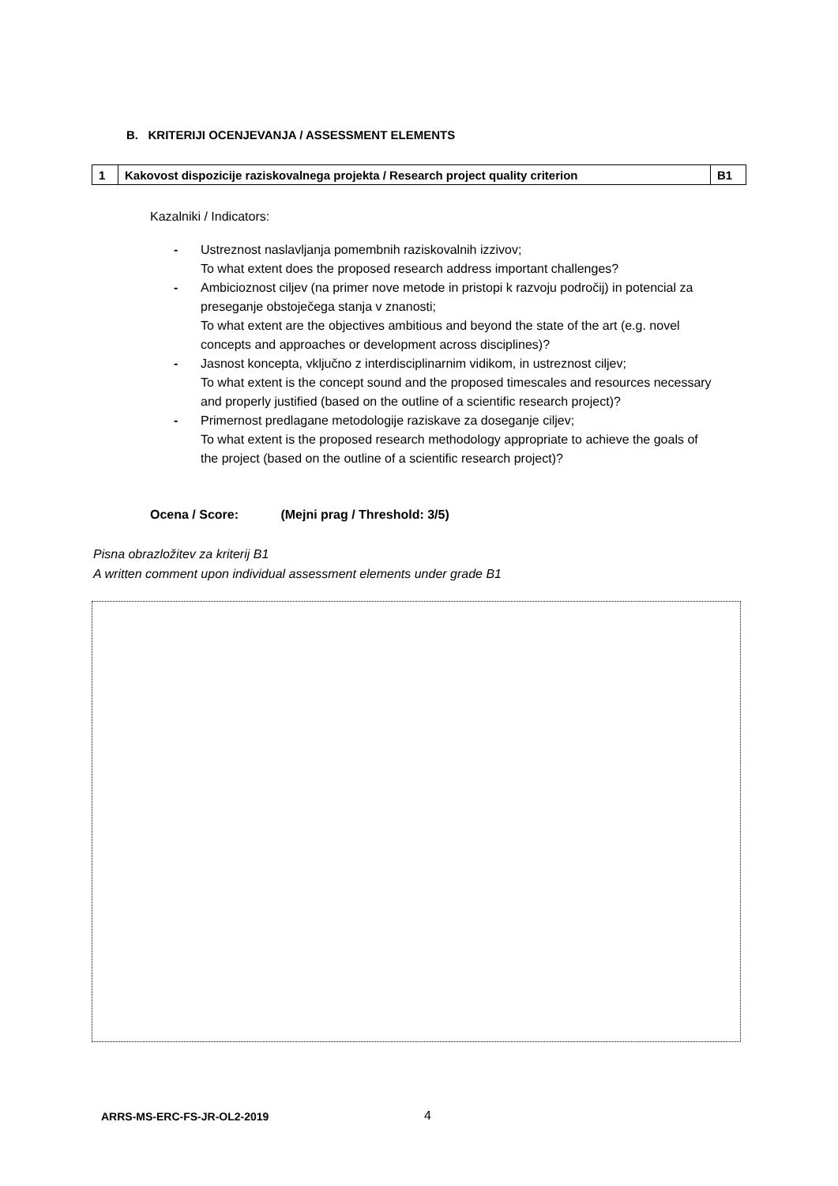B. KRITERIJI OCENJEVANJA / ASSESSMENT ELEMENTS
| 1 | Kakovost dispozicije raziskovalnega projekta / Research project quality criterion | B1 |
Kazalniki / Indicators:
- Ustreznost naslavljanja pomembnih raziskovalnih izzivov;
To what extent does the proposed research address important challenges?
- Ambicioznost ciljev (na primer nove metode in pristopi k razvoju področij) in potencial za preseganje obstoječega stanja v znanosti;
To what extent are the objectives ambitious and beyond the state of the art (e.g. novel concepts and approaches or development across disciplines)?
- Jasnost koncepta, vključno z interdisciplinarnim vidikom, in ustreznost ciljev;
To what extent is the concept sound and the proposed timescales and resources necessary and properly justified (based on the outline of a scientific research project)?
- Primernost predlagane metodologije raziskave za doseganje ciljev;
To what extent is the proposed research methodology appropriate to achieve the goals of the project (based on the outline of a scientific research project)?
Ocena / Score: (Mejni prag / Threshold: 3/5)
Pisna obrazložitev za kriterij B1
A written comment upon individual assessment elements under grade B1
ARRS-MS-ERC-FS-JR-OL2-2019 4